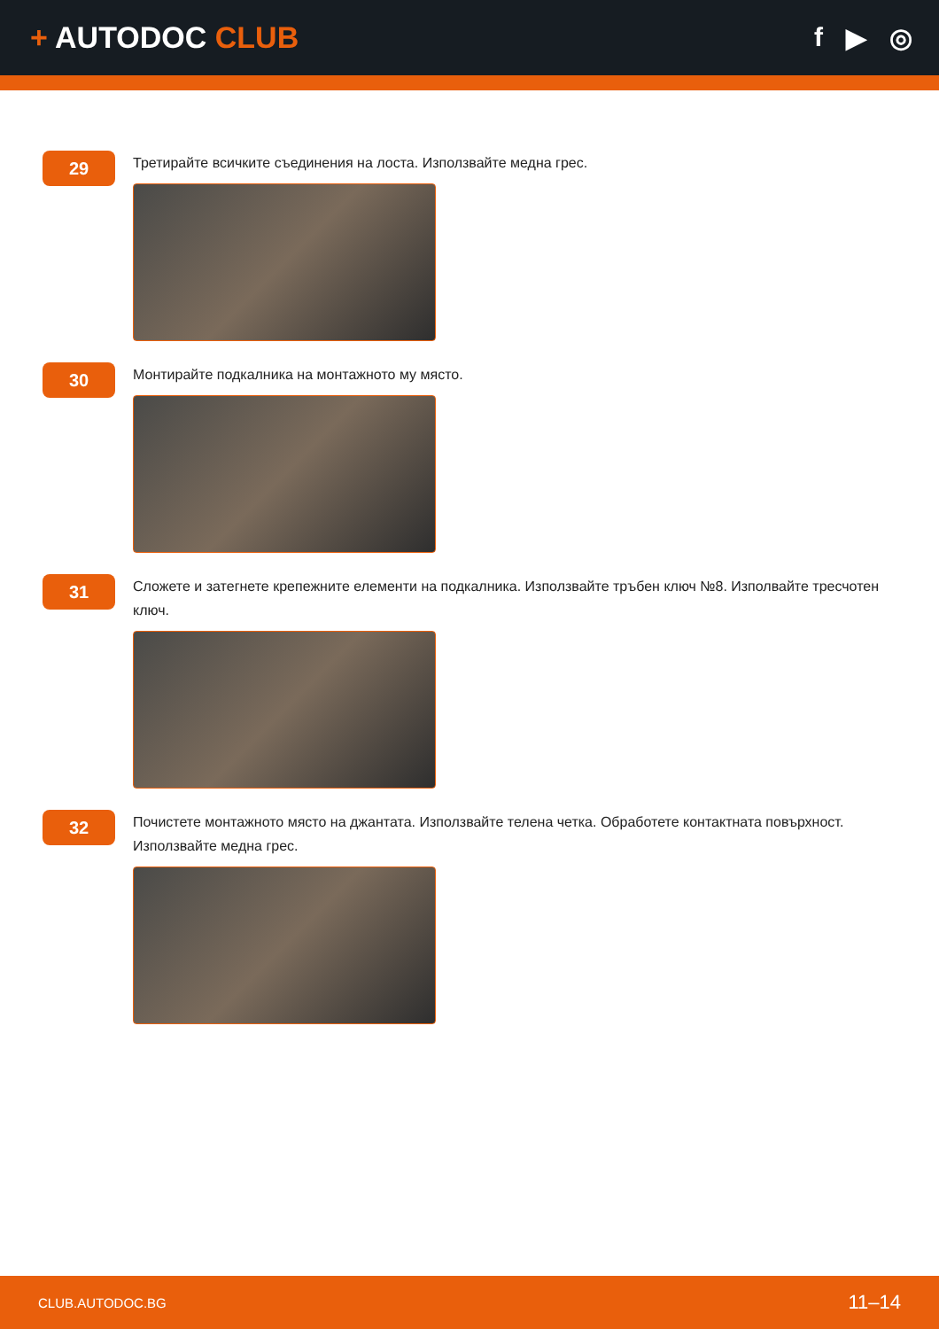+ AUTODOC CLUB f ▶ ◎
29
Третирайте всичките съединения на лоста. Използвайте медна грес.
30
Монтирайте подкалника на монтажното му място.
31
Сложете и затегнете крепежните елементи на подкалника. Използвайте тръбен ключ №8. Изполвайте тресчотен ключ.
32
Почистете монтажното място на джантата. Използвайте телена четка. Обработете контактната повърхност. Използвайте медна грес.
CLUB.AUTODOC.BG 11–14